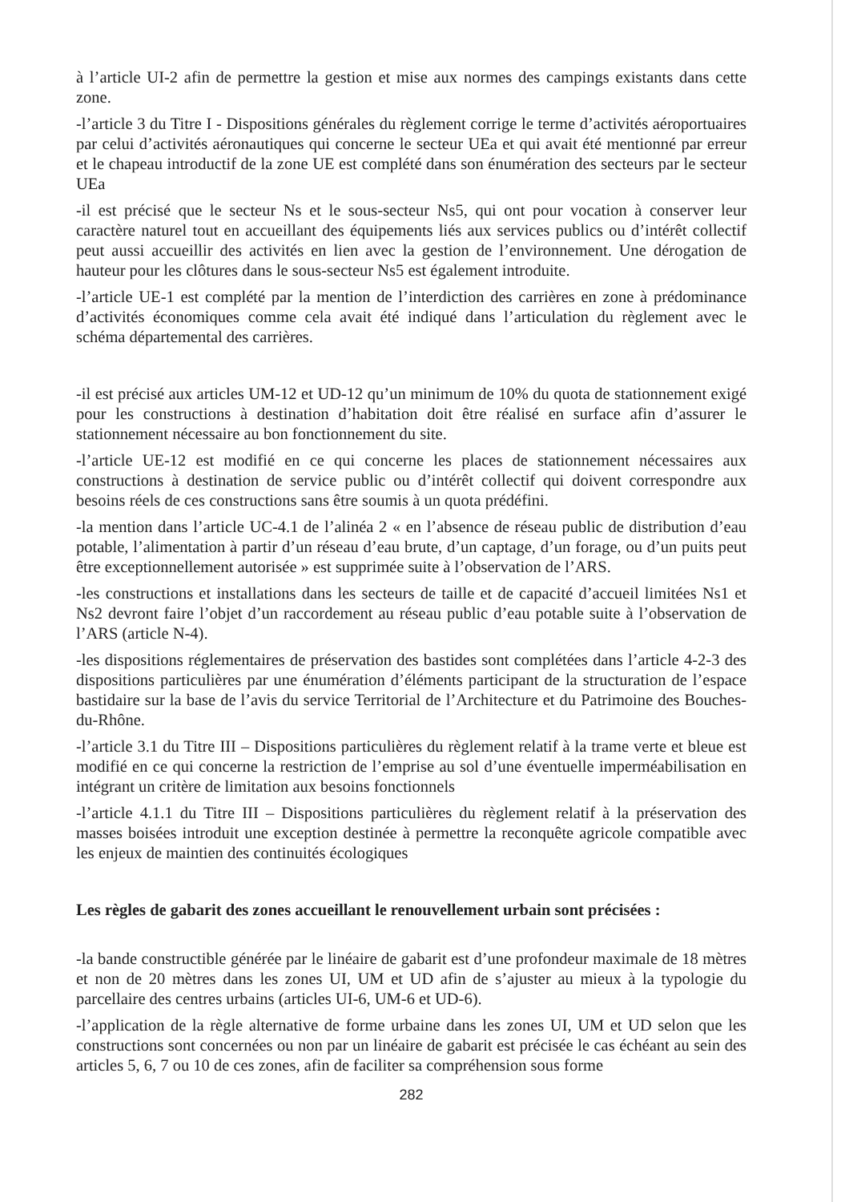à l’article UI-2 afin de permettre la gestion et mise aux normes des campings existants dans cette zone.
-l’article 3 du Titre I - Dispositions générales du règlement corrige le terme d’activités aéroportuaires par celui d’activités aéronautiques qui concerne le secteur UEa et qui avait été mentionné par erreur et le chapeau introductif de la zone UE est complété dans son énumération des secteurs par le secteur UEa
-il est précisé que le secteur Ns et le sous-secteur Ns5, qui ont pour vocation à conserver leur caractère naturel tout en accueillant des équipements liés aux services publics ou d’intérêt collectif peut aussi accueillir des activités en lien avec la gestion de l’environnement. Une dérogation de hauteur pour les clôtures dans le sous-secteur Ns5 est également introduite.
-l’article UE-1 est complété par la mention de l’interdiction des carrières en zone à prédominance d’activités économiques comme cela avait été indiqué dans l’articulation du règlement avec le schéma départemental des carrières.
-il est précisé aux articles UM-12 et UD-12 qu’un minimum de 10% du quota de stationnement exigé pour les constructions à destination d’habitation doit être réalisé en surface afin d’assurer le stationnement nécessaire au bon fonctionnement du site.
-l’article UE-12 est modifié en ce qui concerne les places de stationnement nécessaires aux constructions à destination de service public ou d’intérêt collectif qui doivent correspondre aux besoins réels de ces constructions sans être soumis à un quota prédéfini.
-la mention dans l’article UC-4.1 de l’alinéa 2 « en l’absence de réseau public de distribution d’eau potable, l’alimentation à partir d’un réseau d’eau brute, d’un captage, d’un forage, ou d’un puits peut être exceptionnellement autorisée » est supprimée suite à l’observation de l’ARS.
-les constructions et installations dans les secteurs de taille et de capacité d’accueil limitées Ns1 et Ns2 devront faire l’objet d’un raccordement au réseau public d’eau potable suite à l’observation de l’ARS (article N-4).
-les dispositions réglementaires de préservation des bastides sont complétées dans l’article 4-2-3 des dispositions particulières par une énumération d’éléments participant de la structuration de l’espace bastidaire sur la base de l’avis du service Territorial de l’Architecture et du Patrimoine des Bouches-du-Rhône.
-l’article 3.1 du Titre III – Dispositions particulières du règlement relatif à la trame verte et bleue est modifié en ce qui concerne la restriction de l’emprise au sol d’une éventuelle imperméabilisation en intégrant un critère de limitation aux besoins fonctionnels
-l’article 4.1.1 du Titre III – Dispositions particulières du règlement relatif à la préservation des masses boisées introduit une exception destinée à permettre la reconquête agricole compatible avec les enjeux de maintien des continuités écologiques
Les règles de gabarit des zones accueillant le renouvellement urbain sont précisées :
-la bande constructible générée par le linéaire de gabarit est d’une profondeur maximale de 18 mètres et non de 20 mètres dans les zones UI, UM et UD afin de s’ajuster au mieux à la typologie du parcellaire des centres urbains (articles UI-6, UM-6 et UD-6).
-l’application de la règle alternative de forme urbaine dans les zones UI, UM et UD selon que les constructions sont concernées ou non par un linéaire de gabarit est précisée le cas échéant au sein des articles 5, 6, 7 ou 10 de ces zones, afin de faciliter sa compréhension sous forme
282